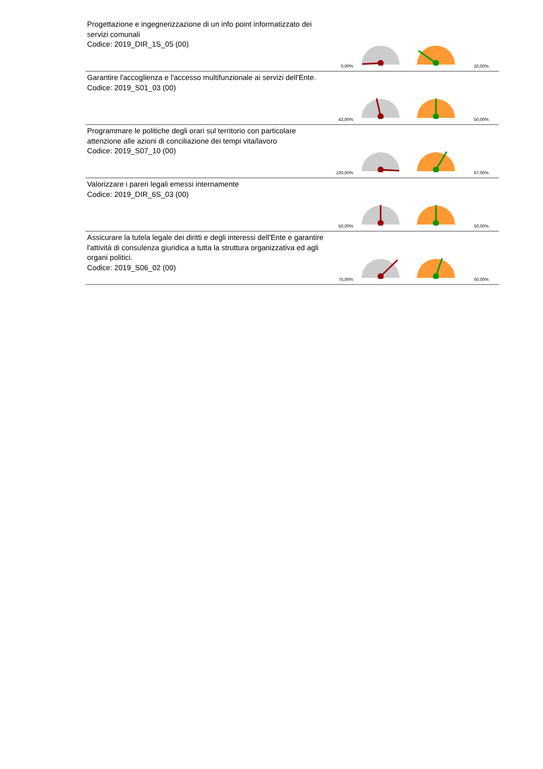| Progettazione e ingegnerizzazione di un info point informatizzato dei servizi comunali Codice: 2019_DIR_1S_05 (00) | 0,00% | | | 20,00% |
| Garantire l'accoglienza e l'accesso multifunzionale ai servizi dell'Ente. Codice: 2019_S01_03 (00) | 43,00% | | | 50,00% |
| Programmare le politiche degli orari sul territorio con particolare attenzione alle azioni di conciliazione dei tempi vita/lavoro Codice: 2019_S07_10 (00) | 100,00% | | | 67,00% |
| Valorizzare i pareri legali emessi internamente Codice: 2019_DIR_6S_03 (00) | 50,00% | | | 50,00% |
| Assicurare la tutela legale dei diritti e degli interessi dell'Ente e garantire l'attività di consulenza giuridica a tutta la struttura organizzativa ed agli organi politici. Codice: 2019_S06_02 (00) | 75,00% | | | 60,00% |